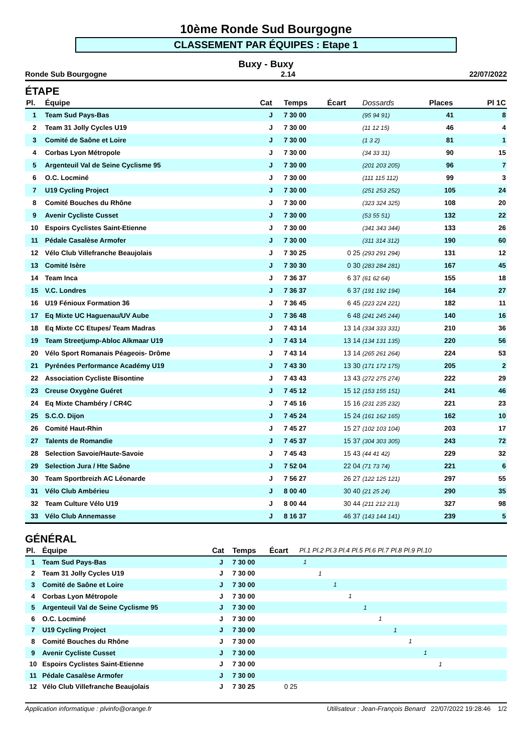10ème Ronde Sud Bourgogne
CLASSEMENT PAR ÉQUIPES : Etape 1
Buxy - Buxy
Ronde Sub Bourgogne 2.14 22/07/2022
ÉTAPE
| Pl. | Équipe | Cat | Temps | Écart | Dossards | Places | Pl 1C |
| --- | --- | --- | --- | --- | --- | --- | --- |
| 1 | Team Sud Pays-Bas | J | 7 30 00 | | (95 94 91) | 41 | 8 |
| 2 | Team 31 Jolly Cycles U19 | J | 7 30 00 | | (11 12 15) | 46 | 4 |
| 3 | Comité de Saône et Loire | J | 7 30 00 | | (1 3 2) | 81 | 1 |
| 4 | Corbas Lyon Métropole | J | 7 30 00 | | (34 33 31) | 90 | 15 |
| 5 | Argenteuil Val de Seine Cyclisme 95 | J | 7 30 00 | | (201 203 205) | 96 | 7 |
| 6 | O.C. Locminé | J | 7 30 00 | | (111 115 112) | 99 | 3 |
| 7 | U19 Cycling Project | J | 7 30 00 | | (251 253 252) | 105 | 24 |
| 8 | Comité Bouches du Rhône | J | 7 30 00 | | (323 324 325) | 108 | 20 |
| 9 | Avenir Cycliste Cusset | J | 7 30 00 | | (53 55 51) | 132 | 22 |
| 10 | Espoirs Cyclistes Saint-Etienne | J | 7 30 00 | | (341 343 344) | 133 | 26 |
| 11 | Pédale Casalèse Armofer | J | 7 30 00 | | (311 314 312) | 190 | 60 |
| 12 | Vélo Club Villefranche Beaujolais | J | 7 30 25 | 0 25 | (293 291 294) | 131 | 12 |
| 13 | Comité Isère | J | 7 30 30 | 0 30 | (283 284 281) | 167 | 45 |
| 14 | Team Inca | J | 7 36 37 | 6 37 | (61 62 64) | 155 | 18 |
| 15 | V.C. Londres | J | 7 36 37 | 6 37 | (191 192 194) | 164 | 27 |
| 16 | U19 Fénioux Formation 36 | J | 7 36 45 | 6 45 | (223 224 221) | 182 | 11 |
| 17 | Eq Mixte UC Haguenau/UV Aube | J | 7 36 48 | 6 48 | (241 245 244) | 140 | 16 |
| 18 | Eq Mixte CC Etupes/ Team Madras | J | 7 43 14 | 13 14 | (334 333 331) | 210 | 36 |
| 19 | Team Streetjump-Abloc Alkmaar U19 | J | 7 43 14 | 13 14 | (134 131 135) | 220 | 56 |
| 20 | Vélo Sport Romanais Péageois- Drôme | J | 7 43 14 | 13 14 | (265 261 264) | 224 | 53 |
| 21 | Pyrénées Performance Académy U19 | J | 7 43 30 | 13 30 | (171 172 175) | 205 | 2 |
| 22 | Association Cycliste Bisontine | J | 7 43 43 | 13 43 | (272 275 274) | 222 | 29 |
| 23 | Creuse Oxygène Guéret | J | 7 45 12 | 15 12 | (153 155 151) | 241 | 46 |
| 24 | Eq Mixte Chambéry / CR4C | J | 7 45 16 | 15 16 | (231 235 232) | 221 | 23 |
| 25 | S.C.O. Dijon | J | 7 45 24 | 15 24 | (161 162 165) | 162 | 10 |
| 26 | Comité Haut-Rhin | J | 7 45 27 | 15 27 | (102 103 104) | 203 | 17 |
| 27 | Talents de Romandie | J | 7 45 37 | 15 37 | (304 303 305) | 243 | 72 |
| 28 | Selection Savoie/Haute-Savoie | J | 7 45 43 | 15 43 | (44 41 42) | 229 | 32 |
| 29 | Selection Jura / Hte Saône | J | 7 52 04 | 22 04 | (71 73 74) | 221 | 6 |
| 30 | Team Sportbreizh AC Léonarde | J | 7 56 27 | 26 27 | (122 125 121) | 297 | 55 |
| 31 | Vélo Club Ambérieu | J | 8 00 40 | 30 40 | (21 25 24) | 290 | 35 |
| 32 | Team Culture Vélo U19 | J | 8 00 44 | 30 44 | (211 212 213) | 327 | 98 |
| 33 | Vélo Club Annemasse | J | 8 16 37 | 46 37 | (143 144 141) | 239 | 5 |
GÉNÉRAL
| Pl. | Équipe | Cat | Temps | Écart | Pl.1 Pl.2 Pl.3 Pl.4 Pl.5 Pl.6 Pl.7 Pl.8 Pl.9 Pl.10 |
| --- | --- | --- | --- | --- | --- |
| 1 | Team Sud Pays-Bas | J | 7 30 00 | | 1 |
| 2 | Team 31 Jolly Cycles U19 | J | 7 30 00 | | 1 |
| 3 | Comité de Saône et Loire | J | 7 30 00 | | 1 |
| 4 | Corbas Lyon Métropole | J | 7 30 00 | | 1 |
| 5 | Argenteuil Val de Seine Cyclisme 95 | J | 7 30 00 | | 1 |
| 6 | O.C. Locminé | J | 7 30 00 | | 1 |
| 7 | U19 Cycling Project | J | 7 30 00 | | 1 |
| 8 | Comité Bouches du Rhône | J | 7 30 00 | | 1 |
| 9 | Avenir Cycliste Cusset | J | 7 30 00 | | 1 |
| 10 | Espoirs Cyclistes Saint-Etienne | J | 7 30 00 | | 1 |
| 11 | Pédale Casalèse Armofer | J | 7 30 00 | | |
| 12 | Vélo Club Villefranche Beaujolais | J | 7 30 25 | 0 25 | |
Application informatique : plvinfo@orange.fr Utilisateur : Jean-François Benard 22/07/2022 19:28:46 1/2